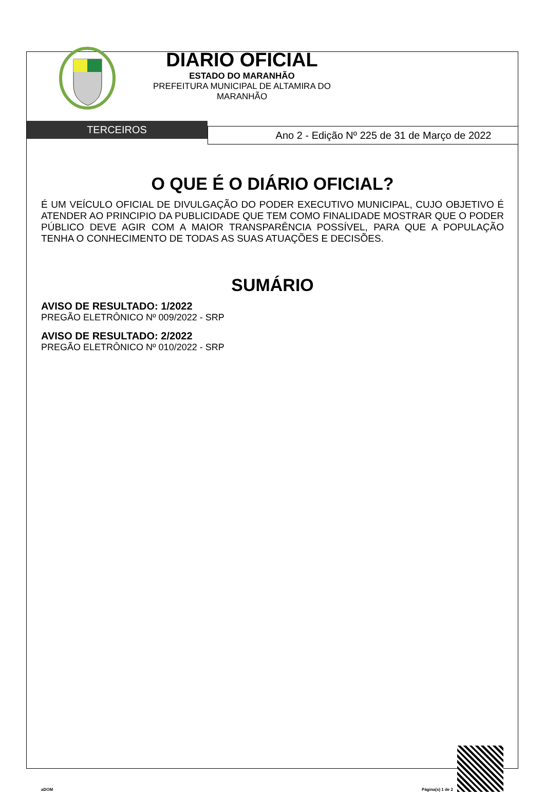DIARIO OFICIAL
ESTADO DO MARANHÃO
PREFEITURA MUNICIPAL DE ALTAMIRA DO
MARANHÃO
TERCEIROS
Ano 2 - Edição Nº 225 de 31 de Março de 2022
O QUE É O DIÁRIO OFICIAL?
É UM VEÍCULO OFICIAL DE DIVULGAÇÃO DO PODER EXECUTIVO MUNICIPAL, CUJO OBJETIVO É ATENDER AO PRINCIPIO DA PUBLICIDADE QUE TEM COMO FINALIDADE MOSTRAR QUE O PODER PÚBLICO DEVE AGIR COM A MAIOR TRANSPARÊNCIA POSSÍVEL, PARA QUE A POPULAÇÃO TENHA O CONHECIMENTO DE TODAS AS SUAS ATUAÇÕES E DECISÕES.
SUMÁRIO
AVISO DE RESULTADO: 1/2022
PREGÃO ELETRÔNICO Nº 009/2022 - SRP
AVISO DE RESULTADO: 2/2022
PREGÃO ELETRÔNICO Nº 010/2022 - SRP
aDOM Página(s) 1 de 2